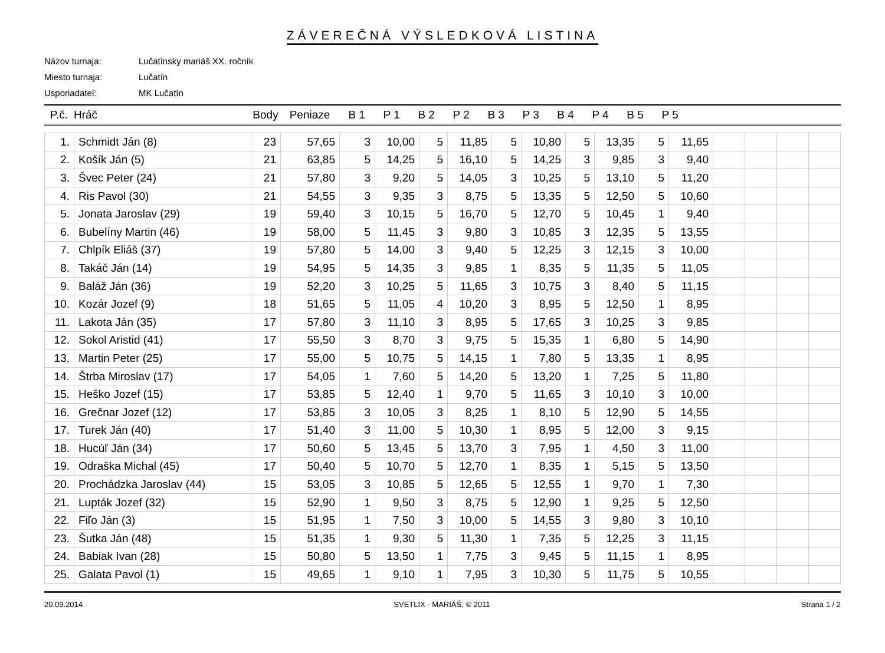ZÁVEREČNÁ VÝSLEDKOVÁ LISTINA
Názov turnaja: Lučatínsky mariáš XX. ročník
Miesto turnaja: Lučatín
Usporiadateľ: MK Lučatín
| P.č. | Hráč | Body | Peniaze | B 1 | P 1 | B 2 | P 2 | B 3 | P 3 | B 4 | P 4 | B 5 | P 5 | |
| --- | --- | --- | --- | --- | --- | --- | --- | --- | --- | --- | --- | --- | --- | --- |
| 1. | Schmidt Ján (8) | 23 | 57,65 | 3 | 10,00 | 5 | 11,85 | 5 | 10,80 | 5 | 13,35 | 5 | 11,65 | | | | |
| 2. | Košík Ján (5) | 21 | 63,85 | 5 | 14,25 | 5 | 16,10 | 5 | 14,25 | 3 | 9,85 | 3 | 9,40 | | | | |
| 3. | Švec Peter (24) | 21 | 57,80 | 3 | 9,20 | 5 | 14,05 | 3 | 10,25 | 5 | 13,10 | 5 | 11,20 | | | | |
| 4. | Ris Pavol (30) | 21 | 54,55 | 3 | 9,35 | 3 | 8,75 | 5 | 13,35 | 5 | 12,50 | 5 | 10,60 | | | | |
| 5. | Jonata Jaroslav (29) | 19 | 59,40 | 3 | 10,15 | 5 | 16,70 | 5 | 12,70 | 5 | 10,45 | 1 | 9,40 | | | | |
| 6. | Bubelíny Martin (46) | 19 | 58,00 | 5 | 11,45 | 3 | 9,80 | 3 | 10,85 | 3 | 12,35 | 5 | 13,55 | | | | |
| 7. | Chlpík Eliáš (37) | 19 | 57,80 | 5 | 14,00 | 3 | 9,40 | 5 | 12,25 | 3 | 12,15 | 3 | 10,00 | | | | |
| 8. | Takáč Ján (14) | 19 | 54,95 | 5 | 14,35 | 3 | 9,85 | 1 | 8,35 | 5 | 11,35 | 5 | 11,05 | | | | |
| 9. | Baláž Ján (36) | 19 | 52,20 | 3 | 10,25 | 5 | 11,65 | 3 | 10,75 | 3 | 8,40 | 5 | 11,15 | | | | |
| 10. | Kozár Jozef (9) | 18 | 51,65 | 5 | 11,05 | 4 | 10,20 | 3 | 8,95 | 5 | 12,50 | 1 | 8,95 | | | | |
| 11. | Lakota Ján (35) | 17 | 57,80 | 3 | 11,10 | 3 | 8,95 | 5 | 17,65 | 3 | 10,25 | 3 | 9,85 | | | | |
| 12. | Sokol Aristid (41) | 17 | 55,50 | 3 | 8,70 | 3 | 9,75 | 5 | 15,35 | 1 | 6,80 | 5 | 14,90 | | | | |
| 13. | Martin Peter (25) | 17 | 55,00 | 5 | 10,75 | 5 | 14,15 | 1 | 7,80 | 5 | 13,35 | 1 | 8,95 | | | | |
| 14. | Štrba Miroslav (17) | 17 | 54,05 | 1 | 7,60 | 5 | 14,20 | 5 | 13,20 | 1 | 7,25 | 5 | 11,80 | | | | |
| 15. | Heško Jozef (15) | 17 | 53,85 | 5 | 12,40 | 1 | 9,70 | 5 | 11,65 | 3 | 10,10 | 3 | 10,00 | | | | |
| 16. | Grečnar Jozef (12) | 17 | 53,85 | 3 | 10,05 | 3 | 8,25 | 1 | 8,10 | 5 | 12,90 | 5 | 14,55 | | | | |
| 17. | Turek Ján (40) | 17 | 51,40 | 3 | 11,00 | 5 | 10,30 | 1 | 8,95 | 5 | 12,00 | 3 | 9,15 | | | | |
| 18. | Hucúľ Ján (34) | 17 | 50,60 | 5 | 13,45 | 5 | 13,70 | 3 | 7,95 | 1 | 4,50 | 3 | 11,00 | | | | |
| 19. | Odraška Michal (45) | 17 | 50,40 | 5 | 10,70 | 5 | 12,70 | 1 | 8,35 | 1 | 5,15 | 5 | 13,50 | | | | |
| 20. | Prochádzka Jaroslav (44) | 15 | 53,05 | 3 | 10,85 | 5 | 12,65 | 5 | 12,55 | 1 | 9,70 | 1 | 7,30 | | | | |
| 21. | Lupták Jozef (32) | 15 | 52,90 | 1 | 9,50 | 3 | 8,75 | 5 | 12,90 | 1 | 9,25 | 5 | 12,50 | | | | |
| 22. | Fiľo Ján (3) | 15 | 51,95 | 1 | 7,50 | 3 | 10,00 | 5 | 14,55 | 3 | 9,80 | 3 | 10,10 | | | | |
| 23. | Šutka Ján (48) | 15 | 51,35 | 1 | 9,30 | 5 | 11,30 | 1 | 7,35 | 5 | 12,25 | 3 | 11,15 | | | | |
| 24. | Babiak Ivan (28) | 15 | 50,80 | 5 | 13,50 | 1 | 7,75 | 3 | 9,45 | 5 | 11,15 | 1 | 8,95 | | | | |
| 25. | Galata Pavol (1) | 15 | 49,65 | 1 | 9,10 | 1 | 7,95 | 3 | 10,30 | 5 | 11,75 | 5 | 10,55 | | | | |
20.09.2014 SVETLIX - MARIÁŠ, © 2011 Strana 1 / 2